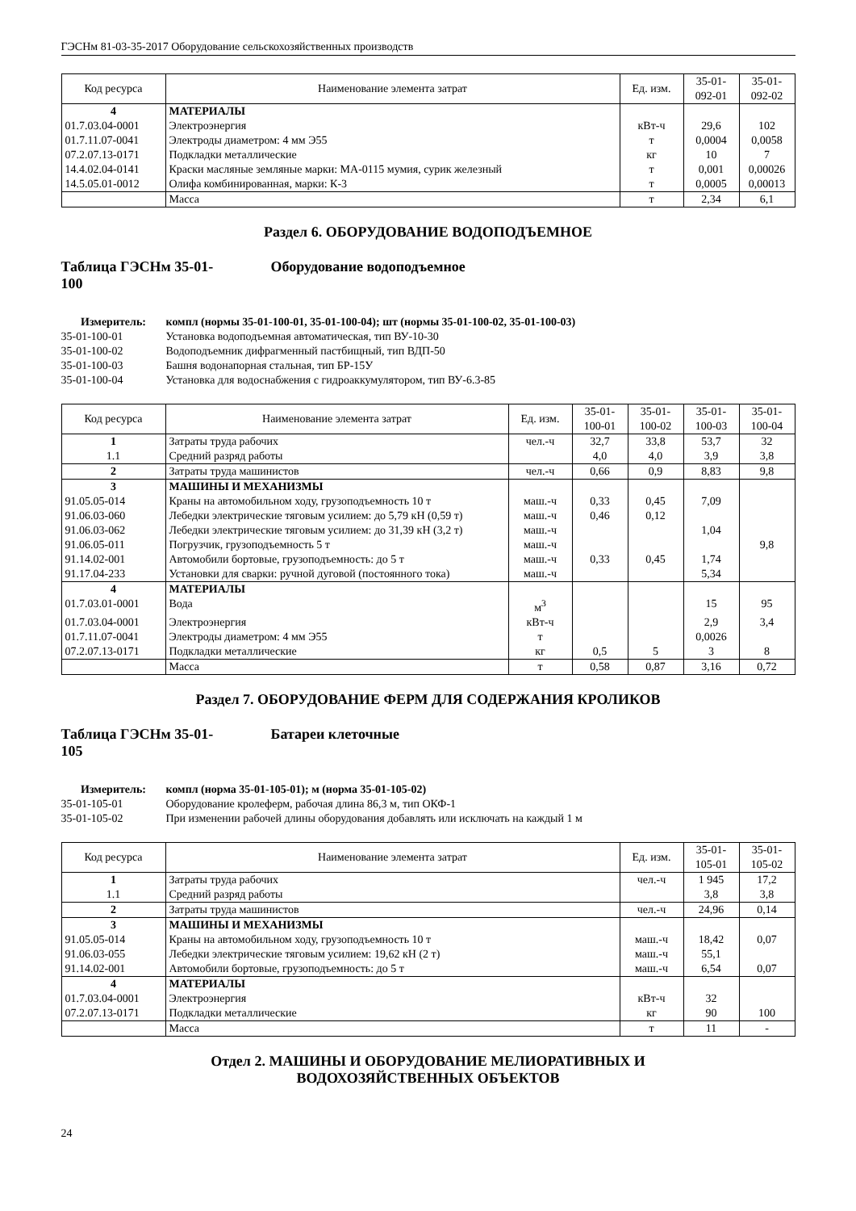ГЭСНм 81-03-35-2017 Оборудование сельскохозяйственных производств
| Код ресурса | Наименование элемента затрат | Ед. изм. | 35-01- 092-01 | 35-01- 092-02 |
| --- | --- | --- | --- | --- |
| 4 | МАТЕРИАЛЫ | | | |
| 01.7.03.04-0001 | Электроэнергия | кВт-ч | 29,6 | 102 |
| 01.7.11.07-0041 | Электроды диаметром: 4 мм Э55 | т | 0,0004 | 0,0058 |
| 07.2.07.13-0171 | Подкладки металлические | кг | 10 | 7 |
| 14.4.02.04-0141 | Краски масляные земляные марки: МА-0115 мумия, сурик железный | т | 0,001 | 0,00026 |
| 14.5.05.01-0012 | Олифа комбинированная, марки: К-3 | т | 0,0005 | 0,00013 |
| | Масса | т | 2,34 | 6,1 |
Раздел 6. ОБОРУДОВАНИЕ ВОДОПОДЪЕМНОЕ
Таблица ГЭСНм 35-01-
100 Оборудование водоподъемное
Измеритель: компл (нормы 35-01-100-01, 35-01-100-04); шт (нормы 35-01-100-02, 35-01-100-03) 35-01-100-01 Установка водоподъемная автоматическая, тип ВУ-10-30 35-01-100-02 Водоподъемник дифрагменный пастбищный, тип ВДП-50 35-01-100-03 Башня водонапорная стальная, тип БР-15У 35-01-100-04 Установка для водоснабжения с гидроаккумулятором, тип ВУ-6.3-85
| Код ресурса | Наименование элемента затрат | Ед. изм. | 35-01- 100-01 | 35-01- 100-02 | 35-01- 100-03 | 35-01- 100-04 |
| --- | --- | --- | --- | --- | --- | --- |
| 1 | Затраты труда рабочих | чел.-ч | 32,7 | 33,8 | 53,7 | 32 |
| 1.1 | Средний разряд работы | | 4,0 | 4,0 | 3,9 | 3,8 |
| 2 | Затраты труда машинистов | чел.-ч | 0,66 | 0,9 | 8,83 | 9,8 |
| 3 | МАШИНЫ И МЕХАНИЗМЫ | | | | | |
| 91.05.05-014 | Краны на автомобильном ходу, грузоподъемность 10 т | маш.-ч | 0,33 | 0,45 | 7,09 | |
| 91.06.03-060 | Лебедки электрические тяговым усилием: до 5,79 кН (0,59 т) | маш.-ч | 0,46 | 0,12 | | |
| 91.06.03-062 | Лебедки электрические тяговым усилием: до 31,39 кН (3,2 т) | маш.-ч | | | 1,04 | |
| 91.06.05-011 | Погрузчик, грузоподъемность 5 т | маш.-ч | | | | 9,8 |
| 91.14.02-001 | Автомобили бортовые, грузоподъемность: до 5 т | маш.-ч | 0,33 | 0,45 | 1,74 | |
| 91.17.04-233 | Установки для сварки: ручной дуговой (постоянного тока) | маш.-ч | | | 5,34 | |
| 4 | МАТЕРИАЛЫ | | | | | |
| 01.7.03.01-0001 | Вода | м<sup>3</sup> | | | 15 | 95 |
| 01.7.03.04-0001 | Электроэнергия | кВт-ч | | | 2,9 | 3,4 |
| 01.7.11.07-0041 | Электроды диаметром: 4 мм Э55 | т | | | 0,0026 | |
| 07.2.07.13-0171 | Подкладки металлические | кг | 0,5 | 5 | 3 | 8 |
| | Масса | т | 0,58 | 0,87 | 3,16 | 0,72 |
Раздел 7. ОБОРУДОВАНИЕ ФЕРМ ДЛЯ СОДЕРЖАНИЯ КРОЛИКОВ
Таблица ГЭСНм 35-01-
105 Батареи клеточные
Измеритель: компл (норма 35-01-105-01); м (норма 35-01-105-02) 35-01-105-01 Оборудование кролеферм, рабочая длина 86,3 м, тип ОКФ-1 35-01-105-02 При изменении рабочей длины оборудования добавлять или исключать на каждый 1 м
| Код ресурса | Наименование элемента затрат | Ед. изм. | 35-01- 105-01 | 35-01- 105-02 |
| --- | --- | --- | --- | --- |
| 1 | Затраты труда рабочих | чел.-ч | 1 945 | 17,2 |
| 1.1 | Средний разряд работы | | 3,8 | 3,8 |
| 2 | Затраты труда машинистов | чел.-ч | 24,96 | 0,14 |
| 3 | МАШИНЫ И МЕХАНИЗМЫ | | | |
| 91.05.05-014 | Краны на автомобильном ходу, грузоподъемность 10 т | маш.-ч | 18,42 | 0,07 |
| 91.06.03-055 | Лебедки электрические тяговым усилием: 19,62 кН (2 т) | маш.-ч | 55,1 | |
| 91.14.02-001 | Автомобили бортовые, грузоподъемность: до 5 т | маш.-ч | 6,54 | 0,07 |
| 4 | МАТЕРИАЛЫ | | | |
| 01.7.03.04-0001 | Электроэнергия | кВт-ч | 32 | |
| 07.2.07.13-0171 | Подкладки металлические | кг | 90 | 100 |
| | Масса | т | 11 | - |
Отдел 2. МАШИНЫ И ОБОРУДОВАНИЕ МЕЛИОРАТИВНЫХ И
ВОДОХОЗЯЙСТВЕННЫХ ОБЪЕКТОВ
24